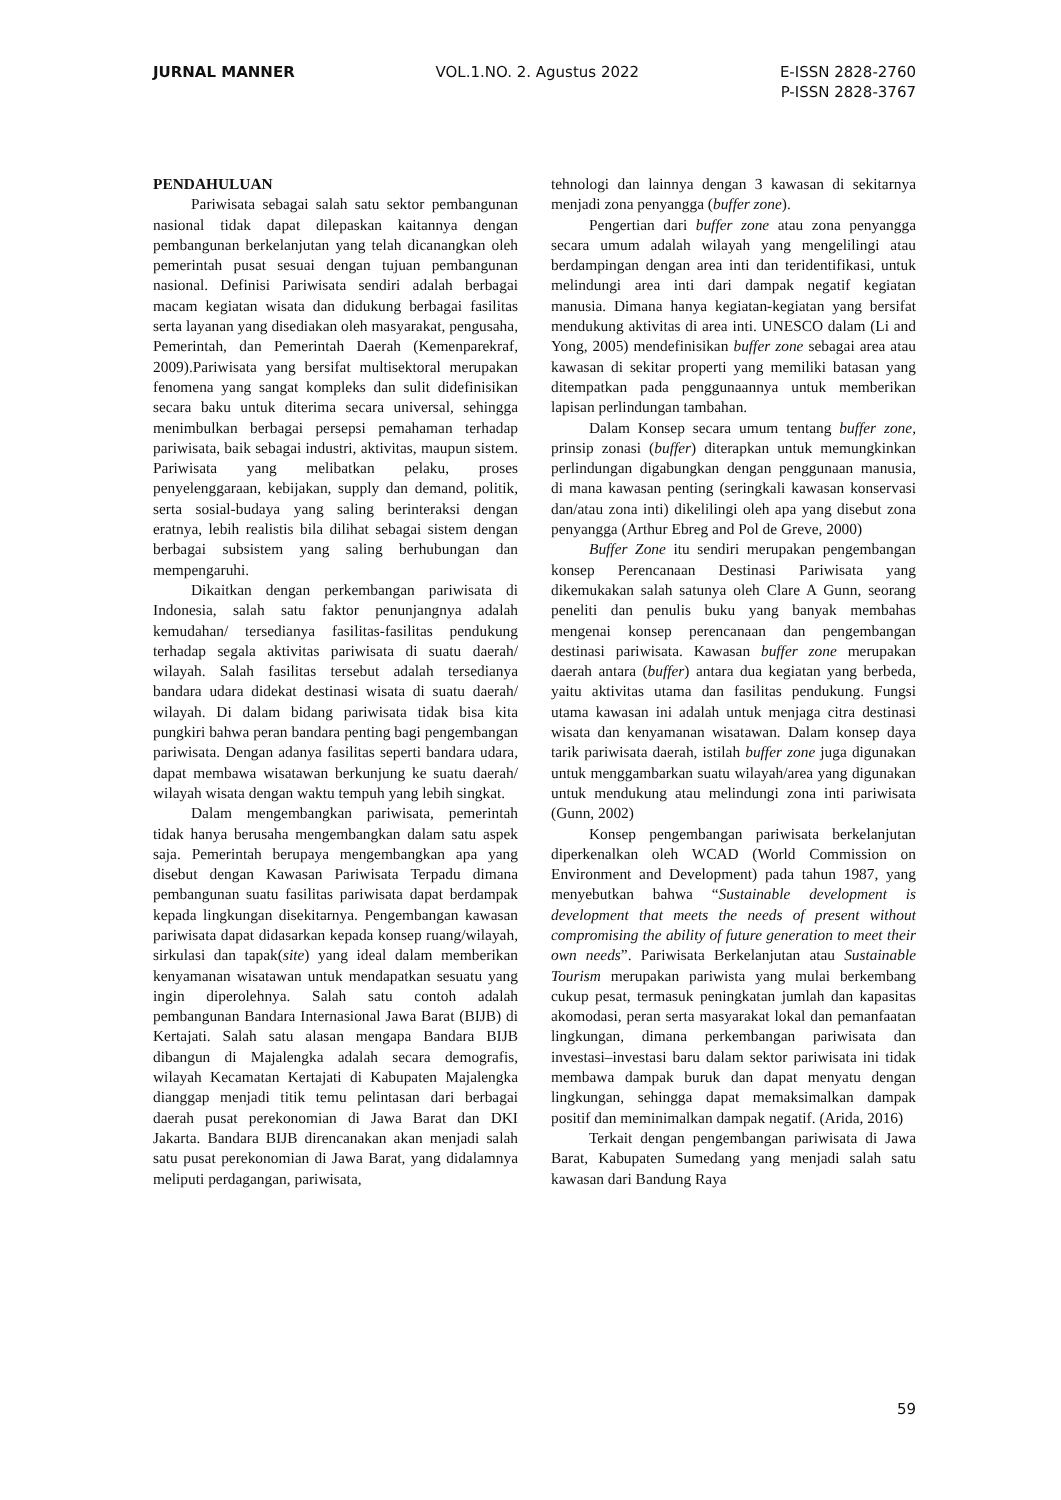JURNAL MANNER VOL.1.NO. 2. Agustus 2022 E-ISSN 2828-2760
P-ISSN 2828-3767
PENDAHULUAN
Pariwisata sebagai salah satu sektor pembangunan nasional tidak dapat dilepaskan kaitannya dengan pembangunan berkelanjutan yang telah dicanangkan oleh pemerintah pusat sesuai dengan tujuan pembangunan nasional. Definisi Pariwisata sendiri adalah berbagai macam kegiatan wisata dan didukung berbagai fasilitas serta layanan yang disediakan oleh masyarakat, pengusaha, Pemerintah, dan Pemerintah Daerah (Kemenparekraf, 2009).Pariwisata yang bersifat multisektoral merupakan fenomena yang sangat kompleks dan sulit didefinisikan secara baku untuk diterima secara universal, sehingga menimbulkan berbagai persepsi pemahaman terhadap pariwisata, baik sebagai industri, aktivitas, maupun sistem. Pariwisata yang melibatkan pelaku, proses penyelenggaraan, kebijakan, supply dan demand, politik, serta sosial-budaya yang saling berinteraksi dengan eratnya, lebih realistis bila dilihat sebagai sistem dengan berbagai subsistem yang saling berhubungan dan mempengaruhi.
Dikaitkan dengan perkembangan pariwisata di Indonesia, salah satu faktor penunjangnya adalah kemudahan/ tersedianya fasilitas-fasilitas pendukung terhadap segala aktivitas pariwisata di suatu daerah/ wilayah. Salah fasilitas tersebut adalah tersedianya bandara udara didekat destinasi wisata di suatu daerah/ wilayah. Di dalam bidang pariwisata tidak bisa kita pungkiri bahwa peran bandara penting bagi pengembangan pariwisata. Dengan adanya fasilitas seperti bandara udara, dapat membawa wisatawan berkunjung ke suatu daerah/ wilayah wisata dengan waktu tempuh yang lebih singkat.
Dalam mengembangkan pariwisata, pemerintah tidak hanya berusaha mengembangkan dalam satu aspek saja. Pemerintah berupaya mengembangkan apa yang disebut dengan Kawasan Pariwisata Terpadu dimana pembangunan suatu fasilitas pariwisata dapat berdampak kepada lingkungan disekitarnya. Pengembangan kawasan pariwisata dapat didasarkan kepada konsep ruang/wilayah, sirkulasi dan tapak(site) yang ideal dalam memberikan kenyamanan wisatawan untuk mendapatkan sesuatu yang ingin diperolehnya. Salah satu contoh adalah pembangunan Bandara Internasional Jawa Barat (BIJB) di Kertajati. Salah satu alasan mengapa Bandara BIJB dibangun di Majalengka adalah secara demografis, wilayah Kecamatan Kertajati di Kabupaten Majalengka dianggap menjadi titik temu pelintasan dari berbagai daerah pusat perekonomian di Jawa Barat dan DKI Jakarta. Bandara BIJB direncanakan akan menjadi salah satu pusat perekonomian di Jawa Barat, yang didalamnya meliputi perdagangan, pariwisata,
tehnologi dan lainnya dengan 3 kawasan di sekitarnya menjadi zona penyangga (buffer zone).
Pengertian dari buffer zone atau zona penyangga secara umum adalah wilayah yang mengelilingi atau berdampingan dengan area inti dan teridentifikasi, untuk melindungi area inti dari dampak negatif kegiatan manusia. Dimana hanya kegiatan-kegiatan yang bersifat mendukung aktivitas di area inti. UNESCO dalam (Li and Yong, 2005) mendefinisikan buffer zone sebagai area atau kawasan di sekitar properti yang memiliki batasan yang ditempatkan pada penggunaannya untuk memberikan lapisan perlindungan tambahan.
Dalam Konsep secara umum tentang buffer zone, prinsip zonasi (buffer) diterapkan untuk memungkinkan perlindungan digabungkan dengan penggunaan manusia, di mana kawasan penting (seringkali kawasan konservasi dan/atau zona inti) dikelilingi oleh apa yang disebut zona penyangga (Arthur Ebreg and Pol de Greve, 2000)
Buffer Zone itu sendiri merupakan pengembangan konsep Perencanaan Destinasi Pariwisata yang dikemukakan salah satunya oleh Clare A Gunn, seorang peneliti dan penulis buku yang banyak membahas mengenai konsep perencanaan dan pengembangan destinasi pariwisata. Kawasan buffer zone merupakan daerah antara (buffer) antara dua kegiatan yang berbeda, yaitu aktivitas utama dan fasilitas pendukung. Fungsi utama kawasan ini adalah untuk menjaga citra destinasi wisata dan kenyamanan wisatawan. Dalam konsep daya tarik pariwisata daerah, istilah buffer zone juga digunakan untuk menggambarkan suatu wilayah/area yang digunakan untuk mendukung atau melindungi zona inti pariwisata (Gunn, 2002)
Konsep pengembangan pariwisata berkelanjutan diperkenalkan oleh WCAD (World Commission on Environment and Development) pada tahun 1987, yang menyebutkan bahwa “Sustainable development is development that meets the needs of present without compromising the ability of future generation to meet their own needs”. Pariwisata Berkelanjutan atau Sustainable Tourism merupakan pariwista yang mulai berkembang cukup pesat, termasuk peningkatan jumlah dan kapasitas akomodasi, peran serta masyarakat lokal dan pemanfaatan lingkungan, dimana perkembangan pariwisata dan investasi–investasi baru dalam sektor pariwisata ini tidak membawa dampak buruk dan dapat menyatu dengan lingkungan, sehingga dapat memaksimalkan dampak positif dan meminimalkan dampak negatif. (Arida, 2016)
Terkait dengan pengembangan pariwisata di Jawa Barat, Kabupaten Sumedang yang menjadi salah satu kawasan dari Bandung Raya
59